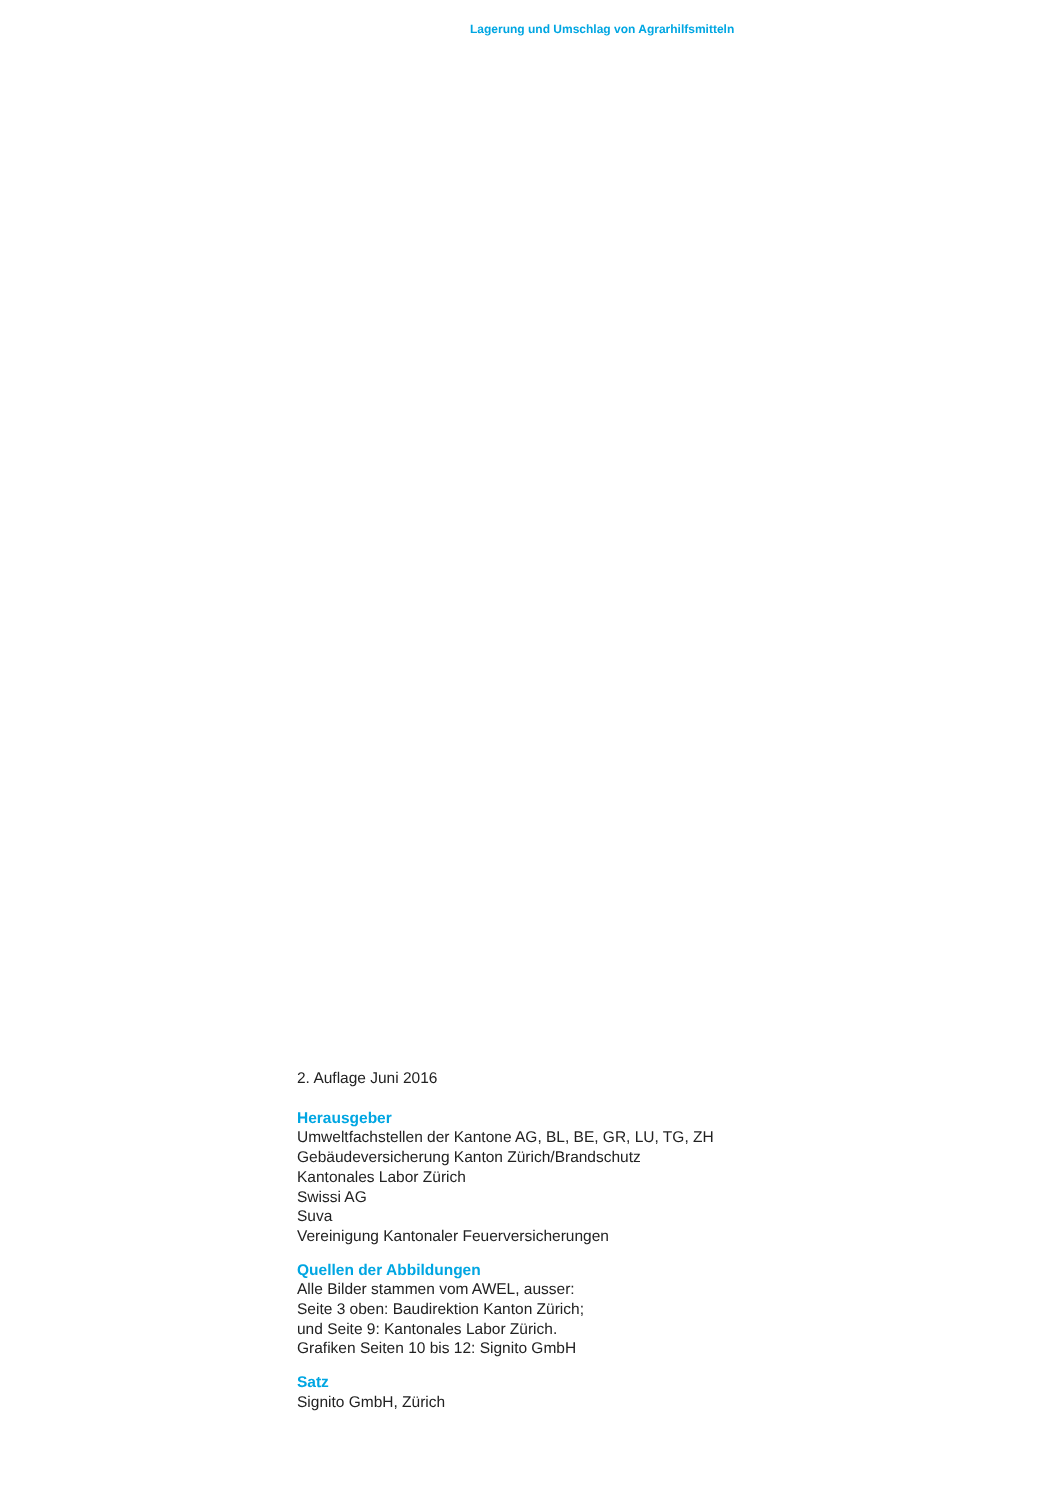Lagerung und Umschlag von Agrarhilfsmitteln
2. Auflage Juni 2016
Herausgeber
Umweltfachstellen der Kantone AG, BL, BE, GR, LU, TG, ZH
Gebäudeversicherung Kanton Zürich/Brandschutz
Kantonales Labor Zürich
Swissi AG
Suva
Vereinigung Kantonaler Feuerversicherungen
Quellen der Abbildungen
Alle Bilder stammen vom AWEL, ausser:
Seite 3 oben: Baudirektion Kanton Zürich;
und Seite 9: Kantonales Labor Zürich.
Grafiken Seiten 10 bis 12: Signito GmbH
Satz
Signito GmbH, Zürich